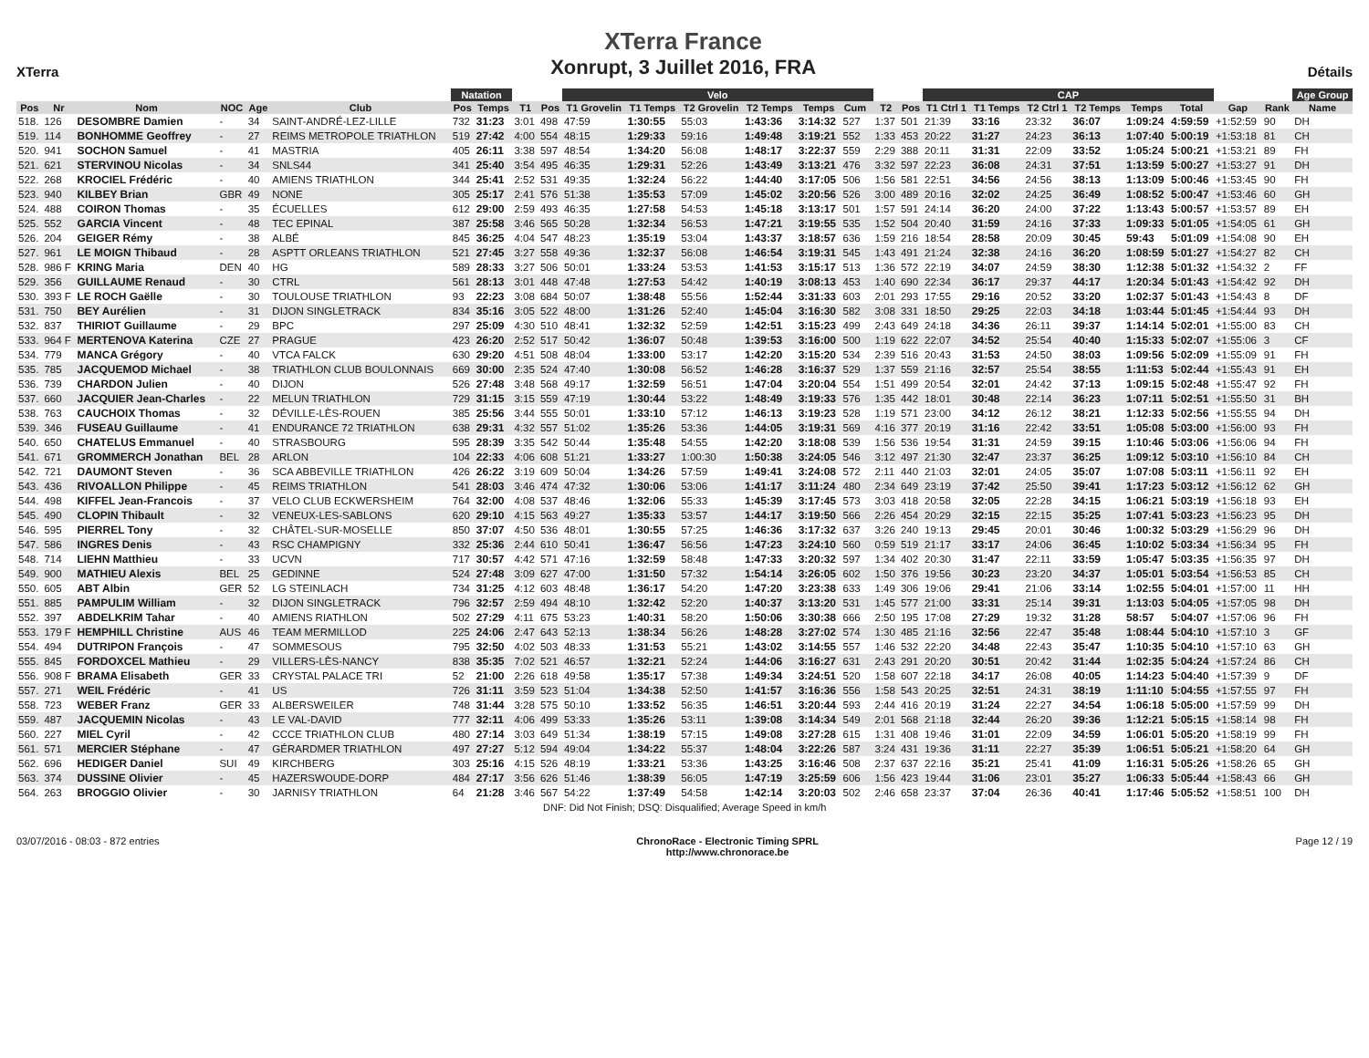XTerra
XTerra France
Xonrupt, 3 Juillet 2016, FRA
Détails
| | | | | | | Natation | | | | Velo | | | | | | | | | CAP | | | | | | | | Age Group |
| --- | --- | --- | --- | --- | --- | --- | --- | --- | --- | --- | --- | --- | --- | --- | --- | --- | --- | --- | --- | --- | --- | --- | --- | --- | --- | --- | --- |
| Pos | Nr | Nom | NOC | Age | Club | Pos | Temps | T1 | Pos | T1 Grovelin | T1 Temps | T2 Grovelin | T2 Temps | Temps | Cum | | T2 | Pos | T1 Ctrl 1 | T1 Temps | T2 Ctrl 1 | T2 Temps | Temps | Total | Gap | Rank | Name |
| 518. | 126 | DESOMBRE Damien | - | 34 | SAINT-ANDRÉ-LEZ-LILLE | 732 | 31:23 | 3:01 | 498 | 47:59 | 1:30:55 | 55:03 | 1:43:36 | 3:14:32 | 527 | | 1:37 | 501 | 21:39 | 33:16 | 23:32 | 36:07 | 1:09:24 | 4:59:59 | +1:52:59 | 90 | DH |
| 519. | 114 | BONHOMME Geoffrey | - | 27 | REIMS METROPOLE TRIATHLON | 519 | 27:42 | 4:00 | 554 | 48:15 | 1:29:33 | 59:16 | 1:49:48 | 3:19:21 | 552 | | 1:33 | 453 | 20:22 | 31:27 | 24:23 | 36:13 | 1:07:40 | 5:00:19 | +1:53:18 | 81 | CH |
| 520. | 941 | SOCHON Samuel | - | 41 | MASTRIA | 405 | 26:11 | 3:38 | 597 | 48:54 | 1:34:20 | 56:08 | 1:48:17 | 3:22:37 | 559 | | 2:29 | 388 | 20:11 | 31:31 | 22:09 | 33:52 | 1:05:24 | 5:00:21 | +1:53:21 | 89 | FH |
| 521. | 621 | STERVINOU Nicolas | - | 34 | SNLS44 | 341 | 25:40 | 3:54 | 495 | 46:35 | 1:29:31 | 52:26 | 1:43:49 | 3:13:21 | 476 | | 3:32 | 597 | 22:23 | 36:08 | 24:31 | 37:51 | 1:13:59 | 5:00:27 | +1:53:27 | 91 | DH |
| 522. | 268 | KROCIEL Frédéric | - | 40 | AMIENS TRIATHLON | 344 | 25:41 | 2:52 | 531 | 49:35 | 1:32:24 | 56:22 | 1:44:40 | 3:17:05 | 506 | | 1:56 | 581 | 22:51 | 34:56 | 24:56 | 38:13 | 1:13:09 | 5:00:46 | +1:53:45 | 90 | FH |
| 523. | 940 | KILBEY Brian | GBR | 49 | NONE | 305 | 25:17 | 2:41 | 576 | 51:38 | 1:35:53 | 57:09 | 1:45:02 | 3:20:56 | 526 | | 3:00 | 489 | 20:16 | 32:02 | 24:25 | 36:49 | 1:08:52 | 5:00:47 | +1:53:46 | 60 | GH |
| 524. | 488 | COIRON Thomas | - | 35 | ÉCUELLES | 612 | 29:00 | 2:59 | 493 | 46:35 | 1:27:58 | 54:53 | 1:45:18 | 3:13:17 | 501 | | 1:57 | 591 | 24:14 | 36:20 | 24:00 | 37:22 | 1:13:43 | 5:00:57 | +1:53:57 | 89 | EH |
| 525. | 552 | GARCIA Vincent | - | 48 | TEC EPINAL | 387 | 25:58 | 3:46 | 565 | 50:28 | 1:32:34 | 56:53 | 1:47:21 | 3:19:55 | 535 | | 1:52 | 504 | 20:40 | 31:59 | 24:16 | 37:33 | 1:09:33 | 5:01:05 | +1:54:05 | 61 | GH |
| 526. | 204 | GEIGER Rémy | - | 38 | ALBÉ | 845 | 36:25 | 4:04 | 547 | 48:23 | 1:35:19 | 53:04 | 1:43:37 | 3:18:57 | 636 | | 1:59 | 216 | 18:54 | 28:58 | 20:09 | 30:45 | 59:43 | 5:01:09 | +1:54:08 | 90 | EH |
| 527. | 961 | LE MOIGN Thibaud | - | 28 | ASPTT ORLEANS TRIATHLON | 521 | 27:45 | 3:27 | 558 | 49:36 | 1:32:37 | 56:08 | 1:46:54 | 3:19:31 | 545 | | 1:43 | 491 | 21:24 | 32:38 | 24:16 | 36:20 | 1:08:59 | 5:01:27 | +1:54:27 | 82 | CH |
| 528. | 986 F | KRING Maria | DEN | 40 | HG | 589 | 28:33 | 3:27 | 506 | 50:01 | 1:33:24 | 53:53 | 1:41:53 | 3:15:17 | 513 | | 1:36 | 572 | 22:19 | 34:07 | 24:59 | 38:30 | 1:12:38 | 5:01:32 | +1:54:32 | 2 | FF |
| 529. | 356 | GUILLAUME Renaud | - | 30 | CTRL | 561 | 28:13 | 3:01 | 448 | 47:48 | 1:27:53 | 54:42 | 1:40:19 | 3:08:13 | 453 | | 1:40 | 690 | 22:34 | 36:17 | 29:37 | 44:17 | 1:20:34 | 5:01:43 | +1:54:42 | 92 | DH |
| 530. | 393 F | LE ROCH Gaëlle | - | 30 | TOULOUSE TRIATHLON | 93 | 22:23 | 3:08 | 684 | 50:07 | 1:38:48 | 55:56 | 1:52:44 | 3:31:33 | 603 | | 2:01 | 293 | 17:55 | 29:16 | 20:52 | 33:20 | 1:02:37 | 5:01:43 | +1:54:43 | 8 | DF |
| 531. | 750 | BEY Aurélien | - | 31 | DIJON SINGLETRACK | 834 | 35:16 | 3:05 | 522 | 48:00 | 1:31:26 | 52:40 | 1:45:04 | 3:16:30 | 582 | | 3:08 | 331 | 18:50 | 29:25 | 22:03 | 34:18 | 1:03:44 | 5:01:45 | +1:54:44 | 93 | DH |
| 532. | 837 | THIRIOT Guillaume | - | 29 | BPC | 297 | 25:09 | 4:30 | 510 | 48:41 | 1:32:32 | 52:59 | 1:42:51 | 3:15:23 | 499 | | 2:43 | 649 | 24:18 | 34:36 | 26:11 | 39:37 | 1:14:14 | 5:02:01 | +1:55:00 | 83 | CH |
| 533. | 964 F | MERTENOVA Katerina | CZE | 27 | PRAGUE | 423 | 26:20 | 2:52 | 517 | 50:42 | 1:36:07 | 50:48 | 1:39:53 | 3:16:00 | 500 | | 1:19 | 622 | 22:07 | 34:52 | 25:54 | 40:40 | 1:15:33 | 5:02:07 | +1:55:06 | 3 | CF |
| 534. | 779 | MANCA Grégory | - | 40 | VTCA FALCK | 630 | 29:20 | 4:51 | 508 | 48:04 | 1:33:00 | 53:17 | 1:42:20 | 3:15:20 | 534 | | 2:39 | 516 | 20:43 | 31:53 | 24:50 | 38:03 | 1:09:56 | 5:02:09 | +1:55:09 | 91 | FH |
| 535. | 785 | JACQUEMOD Michael | - | 38 | TRIATHLON CLUB BOULONNAIS | 669 | 30:00 | 2:35 | 524 | 47:40 | 1:30:08 | 56:52 | 1:46:28 | 3:16:37 | 529 | | 1:37 | 559 | 21:16 | 32:57 | 25:54 | 38:55 | 1:11:53 | 5:02:44 | +1:55:43 | 91 | EH |
| 536. | 739 | CHARDON Julien | - | 40 | DIJON | 526 | 27:48 | 3:48 | 568 | 49:17 | 1:32:59 | 56:51 | 1:47:04 | 3:20:04 | 554 | | 1:51 | 499 | 20:54 | 32:01 | 24:42 | 37:13 | 1:09:15 | 5:02:48 | +1:55:47 | 92 | FH |
| 537. | 660 | JACQUIER Jean-Charles | - | 22 | MELUN TRIATHLON | 729 | 31:15 | 3:15 | 559 | 47:19 | 1:30:44 | 53:22 | 1:48:49 | 3:19:33 | 576 | | 1:35 | 442 | 18:01 | 30:48 | 22:14 | 36:23 | 1:07:11 | 5:02:51 | +1:55:50 | 31 | BH |
| 538. | 763 | CAUCHOIX Thomas | - | 32 | DÉVILLE-LÈS-ROUEN | 385 | 25:56 | 3:44 | 555 | 50:01 | 1:33:10 | 57:12 | 1:46:13 | 3:19:23 | 528 | | 1:19 | 571 | 23:00 | 34:12 | 26:12 | 38:21 | 1:12:33 | 5:02:56 | +1:55:55 | 94 | DH |
| 539. | 346 | FUSEAU Guillaume | - | 41 | ENDURANCE 72 TRIATHLON | 638 | 29:31 | 4:32 | 557 | 51:02 | 1:35:26 | 53:36 | 1:44:05 | 3:19:31 | 569 | | 4:16 | 377 | 20:19 | 31:16 | 22:42 | 33:51 | 1:05:08 | 5:03:00 | +1:56:00 | 93 | FH |
| 540. | 650 | CHATELUS Emmanuel | - | 40 | STRASBOURG | 595 | 28:39 | 3:35 | 542 | 50:44 | 1:35:48 | 54:55 | 1:42:20 | 3:18:08 | 539 | | 1:56 | 536 | 19:54 | 31:31 | 24:59 | 39:15 | 1:10:46 | 5:03:06 | +1:56:06 | 94 | FH |
| 541. | 671 | GROMMERCH Jonathan | BEL | 28 | ARLON | 104 | 22:33 | 4:06 | 608 | 51:21 | 1:33:27 | 1:00:30 | 1:50:38 | 3:24:05 | 546 | | 3:12 | 497 | 21:30 | 32:47 | 23:37 | 36:25 | 1:09:12 | 5:03:10 | +1:56:10 | 84 | CH |
| 542. | 721 | DAUMONT Steven | - | 36 | SCA ABBEVILLE TRIATHLON | 426 | 26:22 | 3:19 | 609 | 50:04 | 1:34:26 | 57:59 | 1:49:41 | 3:24:08 | 572 | | 2:11 | 440 | 21:03 | 32:01 | 24:05 | 35:07 | 1:07:08 | 5:03:11 | +1:56:11 | 92 | EH |
| 543. | 436 | RIVOALLON Philippe | - | 45 | REIMS TRIATHLON | 541 | 28:03 | 3:46 | 474 | 47:32 | 1:30:06 | 53:06 | 1:41:17 | 3:11:24 | 480 | | 2:34 | 649 | 23:19 | 37:42 | 25:50 | 39:41 | 1:17:23 | 5:03:12 | +1:56:12 | 62 | GH |
| 544. | 498 | KIFFEL Jean-Francois | - | 37 | VELO CLUB ECKWERSHEIM | 764 | 32:00 | 4:08 | 537 | 48:46 | 1:32:06 | 55:33 | 1:45:39 | 3:17:45 | 573 | | 3:03 | 418 | 20:58 | 32:05 | 22:28 | 34:15 | 1:06:21 | 5:03:19 | +1:56:18 | 93 | EH |
| 545. | 490 | CLOPIN Thibault | - | 32 | VENEUX-LES-SABLONS | 620 | 29:10 | 4:15 | 563 | 49:27 | 1:35:33 | 53:57 | 1:44:17 | 3:19:50 | 566 | | 2:26 | 454 | 20:29 | 32:15 | 22:15 | 35:25 | 1:07:41 | 5:03:23 | +1:56:23 | 95 | DH |
| 546. | 595 | PIERREL Tony | - | 32 | CHÂTEL-SUR-MOSELLE | 850 | 37:07 | 4:50 | 536 | 48:01 | 1:30:55 | 57:25 | 1:46:36 | 3:17:32 | 637 | | 3:26 | 240 | 19:13 | 29:45 | 20:01 | 30:46 | 1:00:32 | 5:03:29 | +1:56:29 | 96 | DH |
| 547. | 586 | INGRES Denis | - | 43 | RSC CHAMPIGNY | 332 | 25:36 | 2:44 | 610 | 50:41 | 1:36:47 | 56:56 | 1:47:23 | 3:24:10 | 560 | | 0:59 | 519 | 21:17 | 33:17 | 24:06 | 36:45 | 1:10:02 | 5:03:34 | +1:56:34 | 95 | FH |
| 548. | 714 | LIEHN Matthieu | - | 33 | UCVN | 717 | 30:57 | 4:42 | 571 | 47:16 | 1:32:59 | 58:48 | 1:47:33 | 3:20:32 | 597 | | 1:34 | 402 | 20:30 | 31:47 | 22:11 | 33:59 | 1:05:47 | 5:03:35 | +1:56:35 | 97 | DH |
| 549. | 900 | MATHIEU Alexis | BEL | 25 | GEDINNE | 524 | 27:48 | 3:09 | 627 | 47:00 | 1:31:50 | 57:32 | 1:54:14 | 3:26:05 | 602 | | 1:50 | 376 | 19:56 | 30:23 | 23:20 | 34:37 | 1:05:01 | 5:03:54 | +1:56:53 | 85 | CH |
| 550. | 605 | ABT Albin | GER | 52 | LG STEINLACH | 734 | 31:25 | 4:12 | 603 | 48:48 | 1:36:17 | 54:20 | 1:47:20 | 3:23:38 | 633 | | 1:49 | 306 | 19:06 | 29:41 | 21:06 | 33:14 | 1:02:55 | 5:04:01 | +1:57:00 | 11 | HH |
| 551. | 885 | PAMPULIM William | - | 32 | DIJON SINGLETRACK | 796 | 32:57 | 2:59 | 494 | 48:10 | 1:32:42 | 52:20 | 1:40:37 | 3:13:20 | 531 | | 1:45 | 577 | 21:00 | 33:31 | 25:14 | 39:31 | 1:13:03 | 5:04:05 | +1:57:05 | 98 | DH |
| 552. | 397 | ABDELKRIM Tahar | - | 40 | AMIENS RIATHLON | 502 | 27:29 | 4:11 | 675 | 53:23 | 1:40:31 | 58:20 | 1:50:06 | 3:30:38 | 666 | | 2:50 | 195 | 17:08 | 27:29 | 19:32 | 31:28 | 58:57 | 5:04:07 | +1:57:06 | 96 | FH |
| 553. | 179 F | HEMPHILL Christine | AUS | 46 | TEAM MERMILLOD | 225 | 24:06 | 2:47 | 643 | 52:13 | 1:38:34 | 56:26 | 1:48:28 | 3:27:02 | 574 | | 1:30 | 485 | 21:16 | 32:56 | 22:47 | 35:48 | 1:08:44 | 5:04:10 | +1:57:10 | 3 | GF |
| 554. | 494 | DUTRIPON François | - | 47 | SOMMESOUS | 795 | 32:50 | 4:02 | 503 | 48:33 | 1:31:53 | 55:21 | 1:43:02 | 3:14:55 | 557 | | 1:46 | 532 | 22:20 | 34:48 | 22:43 | 35:47 | 1:10:35 | 5:04:10 | +1:57:10 | 63 | GH |
| 555. | 845 | FORDOXCEL Mathieu | - | 29 | VILLERS-LÈS-NANCY | 838 | 35:35 | 7:02 | 521 | 46:57 | 1:32:21 | 52:24 | 1:44:06 | 3:16:27 | 631 | | 2:43 | 291 | 20:20 | 30:51 | 20:42 | 31:44 | 1:02:35 | 5:04:24 | +1:57:24 | 86 | CH |
| 556. | 908 F | BRAMA Elisabeth | GER | 33 | CRYSTAL PALACE TRI | 52 | 21:00 | 2:26 | 618 | 49:58 | 1:35:17 | 57:38 | 1:49:34 | 3:24:51 | 520 | | 1:58 | 607 | 22:18 | 34:17 | 26:08 | 40:05 | 1:14:23 | 5:04:40 | +1:57:39 | 9 | DF |
| 557. | 271 | WEIL Frédéric | - | 41 | US | 726 | 31:11 | 3:59 | 523 | 51:04 | 1:34:38 | 52:50 | 1:41:57 | 3:16:36 | 556 | | 1:58 | 543 | 20:25 | 32:51 | 24:31 | 38:19 | 1:11:10 | 5:04:55 | +1:57:55 | 97 | FH |
| 558. | 723 | WEBER Franz | GER | 33 | ALBERSWEILER | 748 | 31:44 | 3:28 | 575 | 50:10 | 1:33:52 | 56:35 | 1:46:51 | 3:20:44 | 593 | | 2:44 | 416 | 20:19 | 31:24 | 22:27 | 34:54 | 1:06:18 | 5:05:00 | +1:57:59 | 99 | DH |
| 559. | 487 | JACQUEMIN Nicolas | - | 43 | LE VAL-DAVID | 777 | 32:11 | 4:06 | 499 | 53:33 | 1:35:26 | 53:11 | 1:39:08 | 3:14:34 | 549 | | 2:01 | 568 | 21:18 | 32:44 | 26:20 | 39:36 | 1:12:21 | 5:05:15 | +1:58:14 | 98 | FH |
| 560. | 227 | MIEL Cyril | - | 42 | CCCE TRIATHLON CLUB | 480 | 27:14 | 3:03 | 649 | 51:34 | 1:38:19 | 57:15 | 1:49:08 | 3:27:28 | 615 | | 1:31 | 408 | 19:46 | 31:01 | 22:09 | 34:59 | 1:06:01 | 5:05:20 | +1:58:19 | 99 | FH |
| 561. | 571 | MERCIER Stéphane | - | 47 | GÉRARDMER TRIATHLON | 497 | 27:27 | 5:12 | 594 | 49:04 | 1:34:22 | 55:37 | 1:48:04 | 3:22:26 | 587 | | 3:24 | 431 | 19:36 | 31:11 | 22:27 | 35:39 | 1:06:51 | 5:05:21 | +1:58:20 | 64 | GH |
| 562. | 696 | HEDIGER Daniel | SUI | 49 | KIRCHBERG | 303 | 25:16 | 4:15 | 526 | 48:19 | 1:33:21 | 53:36 | 1:43:25 | 3:16:46 | 508 | | 2:37 | 637 | 22:16 | 35:21 | 25:41 | 41:09 | 1:16:31 | 5:05:26 | +1:58:26 | 65 | GH |
| 563. | 374 | DUSSINE Olivier | - | 45 | HAZERSWOUDE-DORP | 484 | 27:17 | 3:56 | 626 | 51:46 | 1:38:39 | 56:05 | 1:47:19 | 3:25:59 | 606 | | 1:56 | 423 | 19:44 | 31:06 | 23:01 | 35:27 | 1:06:33 | 5:05:44 | +1:58:43 | 66 | GH |
| 564. | 263 | BROGGIO Olivier | - | 30 | JARNISY TRIATHLON | 64 | 21:28 | 3:46 | 567 | 54:22 | 1:37:49 | 54:58 | 1:42:14 | 3:20:03 | 502 | | 2:46 | 658 | 23:37 | 37:04 | 26:36 | 40:41 | 1:17:46 | 5:05:52 | +1:58:51 | 100 | DH |
DNF: Did Not Finish; DSQ: Disqualified; Average Speed in km/h
03/07/2016 - 08:03 - 872 entries
ChronoRace - Electronic Timing SPRL
http://www.chronorace.be
Page 12 / 19